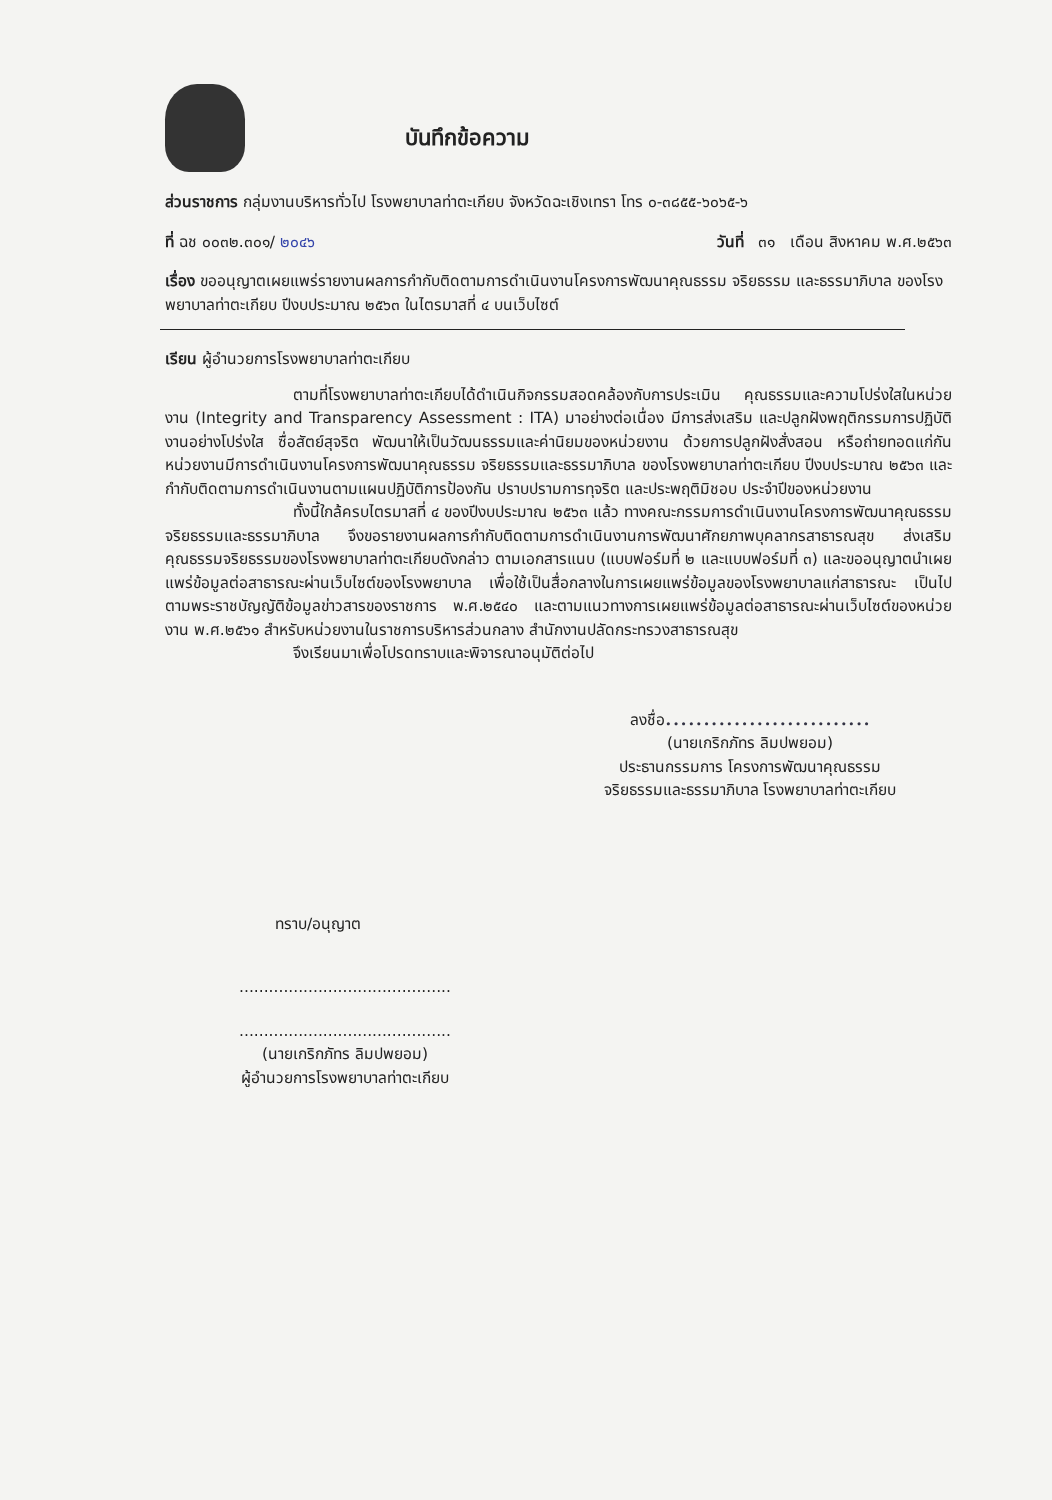บันทึกข้อความ
ส่วนราชการ กลุ่มงานบริหารทั่วไป โรงพยาบาลท่าตะเกียบ จังหวัดฉะเชิงเทรา โทร ๐-๓๘๕๕-๖๐๖๕-๖
ที่ ฉช ๐๐๓๒.๓๐๑/ ๒๐๔๖ วันที่ ๓๑ เดือน สิงหาคม พ.ศ.๒๕๖๓
เรื่อง ขออนุญาตเผยแพร่รายงานผลการกำกับติดตามการดำเนินงานโครงการพัฒนาคุณธรรม จริยธรรม และธรรมาภิบาล ของโรงพยาบาลท่าตะเกียบ ปีงบประมาณ ๒๕๖๓ ในไตรมาสที่ ๔ บนเว็บไซต์
เรียน ผู้อำนวยการโรงพยาบาลท่าตะเกียบ
ตามที่โรงพยาบาลท่าตะเกียบได้ดำเนินกิจกรรมสอดคล้องกับการประเมิน คุณธรรมและความโปร่งใสในหน่วยงาน (Integrity and Transparency Assessment : ITA) มาอย่างต่อเนื่อง มีการส่งเสริม และปลูกฝังพฤติกรรมการปฏิบัติงานอย่างโปร่งใส ซื่อสัตย์สุจริต พัฒนาให้เป็นวัฒนธรรมและค่านิยมของหน่วยงาน ด้วยการปลูกฝังสั่งสอน หรือถ่ายทอดแก่กัน หน่วยงานมีการดำเนินงานโครงการพัฒนาคุณธรรม จริยธรรมและธรรมาภิบาล ของโรงพยาบาลท่าตะเกียบ ปีงบประมาณ ๒๕๖๓ และกำกับติดตามการดำเนินงานตามแผนปฏิบัติการป้องกัน ปราบปรามการทุจริต และประพฤติมิชอบ ประจำปีของหน่วยงาน
ทั้งนี้ใกล้ครบไตรมาสที่ ๔ ของปีงบประมาณ ๒๕๖๓ แล้ว ทางคณะกรรมการดำเนินงานโครงการพัฒนาคุณธรรม จริยธรรมและธรรมาภิบาล จึงขอรายงานผลการกำกับติดตามการดำเนินงานการพัฒนาศักยภาพบุคลากรสาธารณสุข ส่งเสริมคุณธรรมจริยธรรมของโรงพยาบาลท่าตะเกียบดังกล่าว ตามเอกสารแนบ (แบบฟอร์มที่ ๒ และแบบฟอร์มที่ ๓) และขออนุญาตนำเผยแพร่ข้อมูลต่อสาธารณะผ่านเว็บไซต์ของโรงพยาบาล เพื่อใช้เป็นสื่อกลางในการเผยแพร่ข้อมูลของโรงพยาบาลแก่สาธารณะ เป็นไปตามพระราชบัญญัติข้อมูลข่าวสารของราชการ พ.ศ.๒๕๔๐ และตามแนวทางการเผยแพร่ข้อมูลต่อสาธารณะผ่านเว็บไซต์ของหน่วยงาน พ.ศ.๒๕๖๑ สำหรับหน่วยงานในราชการบริหารส่วนกลาง สำนักงานปลัดกระทรวงสาธารณสุข
จึงเรียนมาเพื่อโปรดทราบและพิจารณาอนุมัติต่อไป
ลงชื่อ...........................
(นายเกริกภัทร ลิมปพยอม)
ประธานกรรมการ โครงการพัฒนาคุณธรรม
จริยธรรมและธรรมาภิบาล โรงพยาบาลท่าตะเกียบ
ทราบ/อนุญาต
...........................................
...........................................
(นายเกริกภัทร ลิมปพยอม)
ผู้อำนวยการโรงพยาบาลท่าตะเกียบ